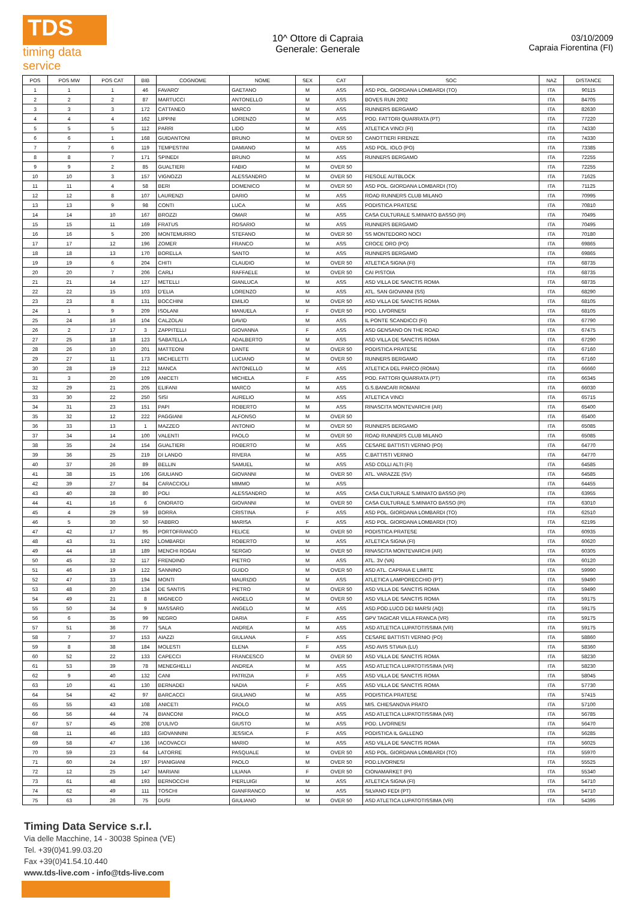TDS
timing data service
10^ Ottore di Capraia
Generale: Generale
03/10/2009
Capraia Fiorentina (FI)
| POS | POS MW | POS CAT | BIB | COGNOME | NOME | SEX | CAT | SOC | NAZ | DISTANCE |
| --- | --- | --- | --- | --- | --- | --- | --- | --- | --- | --- |
| 1 | 1 | 1 | 46 | FAVARO' | GAETANO | M | ASS | ASD POL. GIORDANA LOMBARDI (TO) | ITA | 90115 |
| 2 | 2 | 2 | 87 | MARTUCCI | ANTONELLO | M | ASS | BOVES RUN 2002 | ITA | 84705 |
| 3 | 3 | 3 | 172 | CATTANEO | MARCO | M | ASS | RUNNERS BERGAMO | ITA | 82630 |
| 4 | 4 | 4 | 162 | LIPPINI | LORENZO | M | ASS | POD. FATTORI QUARRATA (PT) | ITA | 77220 |
| 5 | 5 | 5 | 112 | PARRI | LIDO | M | ASS | ATLETICA VINCI (FI) | ITA | 74330 |
| 6 | 6 | 1 | 168 | GUIDANTONI | BRUNO | M | OVER 50 | CANOTTIERI FIRENZE | ITA | 74330 |
| 7 | 7 | 6 | 119 | TEMPESTINI | DAMIANO | M | ASS | ASD POL. IOLO (PO) | ITA | 73385 |
| 8 | 8 | 7 | 171 | SPINEDI | BRUNO | M | ASS | RUNNERS BERGAMO | ITA | 72255 |
| 9 | 9 | 2 | 85 | GUALTIERI | FABIO | M | OVER 50 | | ITA | 72255 |
| 10 | 10 | 3 | 157 | VIGNOZZI | ALESSANDRO | M | OVER 50 | FIESOLE AUTBLOCK | ITA | 71625 |
| 11 | 11 | 4 | 58 | BERI | DOMENICO | M | OVER 50 | ASD POL. GIORDANA LOMBARDI (TO) | ITA | 71125 |
| 12 | 12 | 8 | 107 | LAURENZI | DARIO | M | ASS | ROAD RUNNERS CLUB MILANO | ITA | 70995 |
| 13 | 13 | 9 | 98 | CONTI | LUCA | M | ASS | PODISTICA PRATESE | ITA | 70810 |
| 14 | 14 | 10 | 167 | BROZZI | OMAR | M | ASS | CASA CULTURALE S.MINIATO BASSO (PI) | ITA | 70495 |
| 15 | 15 | 11 | 169 | FRATUS | ROSARIO | M | ASS | RUNNERS BERGAMO | ITA | 70495 |
| 16 | 16 | 5 | 200 | MONTEMURRO | STEFANO | M | OVER 50 | SS MONTEDORO NOCI | ITA | 70180 |
| 17 | 17 | 12 | 196 | ZOMER | FRANCO | M | ASS | CROCE ORO (PO) | ITA | 69865 |
| 18 | 18 | 13 | 170 | BORELLA | SANTO | M | ASS | RUNNERS BERGAMO | ITA | 69865 |
| 19 | 19 | 6 | 204 | CHITI | CLAUDIO | M | OVER 50 | ATLETICA SIGNA (FI) | ITA | 68735 |
| 20 | 20 | 7 | 206 | CARLI | RAFFAELE | M | OVER 50 | CAI PISTOIA | ITA | 68735 |
| 21 | 21 | 14 | 127 | METELLI | GIANLUCA | M | ASS | ASD VILLA DE SANCTIS ROMA | ITA | 68735 |
| 22 | 22 | 15 | 103 | D'ELIA | LORENZO | M | ASS | ATL. SAN GIOVANNI (SS) | ITA | 68290 |
| 23 | 23 | 8 | 131 | BOCCHINI | EMILIO | M | OVER 50 | ASD VILLA DE SANCTIS ROMA | ITA | 68105 |
| 24 | 1 | 9 | 209 | ISOLANI | MANUELA | F | OVER 50 | POD. LIVORNESI | ITA | 68105 |
| 25 | 24 | 16 | 104 | CALZOLAI | DAVID | M | ASS | IL PONTE SCANDICCI (FI) | ITA | 67790 |
| 26 | 2 | 17 | 3 | ZAPPITELLI | GIOVANNA | F | ASS | ASD GENSANO ON THE ROAD | ITA | 67475 |
| 27 | 25 | 18 | 123 | SABATELLA | ADALBERTO | M | ASS | ASD VILLA DE SANCTIS ROMA | ITA | 67290 |
| 28 | 26 | 10 | 201 | MATTEONI | DANTE | M | OVER 50 | PODISTICA PRATESE | ITA | 67160 |
| 29 | 27 | 11 | 173 | MICHELETTI | LUCIANO | M | OVER 50 | RUNNERS BERGAMO | ITA | 67160 |
| 30 | 28 | 19 | 212 | MANCA | ANTONELLO | M | ASS | ATLETICA DEL PARCO (ROMA) | ITA | 66660 |
| 31 | 3 | 20 | 109 | ANICETI | MICHELA | F | ASS | POD. FATTORI QUARRATA (PT) | ITA | 66345 |
| 32 | 29 | 21 | 205 | ELIFANI | MARCO | M | ASS | G.S.BANCARI ROMANI | ITA | 66030 |
| 33 | 30 | 22 | 250 | SISI | AURELIO | M | ASS | ATLETICA VINCI | ITA | 65715 |
| 34 | 31 | 23 | 151 | PAPI | ROBERTO | M | ASS | RINASCITA MONTEVARCHI (AR) | ITA | 65400 |
| 35 | 32 | 12 | 222 | PAGGIANI | ALFONSO | M | OVER 50 | | ITA | 65400 |
| 36 | 33 | 13 | 1 | MAZZEO | ANTONIO | M | OVER 50 | RUNNERS BERGAMO | ITA | 65085 |
| 37 | 34 | 14 | 100 | VALENTI | PAOLO | M | OVER 50 | ROAD RUNNERS CLUB MILANO | ITA | 65085 |
| 38 | 35 | 24 | 154 | GUALTIERI | ROBERTO | M | ASS | CESARE BATTISTI VERNIO (PO) | ITA | 64770 |
| 39 | 36 | 25 | 219 | DI LANDO | RIVERA | M | ASS | C.BATTISTI VERNIO | ITA | 64770 |
| 40 | 37 | 26 | 89 | BELLIN | SAMUEL | M | ASS | ASD COLLI ALTI (FI) | ITA | 64585 |
| 41 | 38 | 15 | 106 | GIULIANO | GIOVANNI | M | OVER 50 | ATL. VARAZZE (SV) | ITA | 64585 |
| 42 | 39 | 27 | 84 | CARACCIOLI | MIMMO | M | ASS | | ITA | 64455 |
| 43 | 40 | 28 | 80 | POLI | ALESSANDRO | M | ASS | CASA CULTURALE S.MINIATO BASSO (PI) | ITA | 63955 |
| 44 | 41 | 16 | 6 | ONORATO | GIOVANNI | M | OVER 50 | CASA CULTURALE S.MINIATO BASSO (PI) | ITA | 63010 |
| 45 | 4 | 29 | 59 | BORRA | CRISTINA | F | ASS | ASD POL. GIORDANA LOMBARDI (TO) | ITA | 62510 |
| 46 | 5 | 30 | 50 | FABBRO | MARISA | F | ASS | ASD POL. GIORDANA LOMBARDI (TO) | ITA | 62195 |
| 47 | 42 | 17 | 95 | PORTOFRANCO | FELICE | M | OVER 50 | PODISTICA PRATESE | ITA | 60935 |
| 48 | 43 | 31 | 192 | LOMBARDI | ROBERTO | M | ASS | ATLETICA SIGNA (FI) | ITA | 60620 |
| 49 | 44 | 18 | 189 | MENCHI ROGAI | SERGIO | M | OVER 50 | RINASCITA MONTEVARCHI (AR) | ITA | 60305 |
| 50 | 45 | 32 | 117 | FRENDINO | PIETRO | M | ASS | ATL. 3V (VA) | ITA | 60120 |
| 51 | 46 | 19 | 122 | SANNINO | GUIDO | M | OVER 50 | ASD ATL. CAPRAIA E LIMITE | ITA | 59990 |
| 52 | 47 | 33 | 194 | MONTI | MAURIZIO | M | ASS | ATLETICA LAMPORECCHIO (PT) | ITA | 59490 |
| 53 | 48 | 20 | 134 | DE SANTIS | PIETRO | M | OVER 50 | ASD VILLA DE SANCTIS ROMA | ITA | 59490 |
| 54 | 49 | 21 | 8 | MIGNECO | ANGELO | M | OVER 50 | ASD VILLA DE SANCTIS ROMA | ITA | 59175 |
| 55 | 50 | 34 | 9 | MASSARO | ANGELO | M | ASS | ASD.POD.LUCO DEI MARSI (AQ) | ITA | 59175 |
| 56 | 6 | 35 | 99 | NEGRO | DARIA | F | ASS | GPV TAGICAR VILLA FRANCA (VR) | ITA | 59175 |
| 57 | 51 | 36 | 77 | SALA | ANDREA | M | ASS | ASD ATLETICA LUPATOTISSIMA (VR) | ITA | 59175 |
| 58 | 7 | 37 | 153 | AIAZZI | GIULIANA | F | ASS | CESARE BATTISTI VERNIO (PO) | ITA | 58860 |
| 59 | 8 | 38 | 184 | MOLESTI | ELENA | F | ASS | ASD AVIS STIAVA (LU) | ITA | 58360 |
| 60 | 52 | 22 | 133 | CAPECCI | FRANCESCO | M | OVER 50 | ASD VILLA DE SANCTIS ROMA | ITA | 58230 |
| 61 | 53 | 39 | 78 | MENEGHELLI | ANDREA | M | ASS | ASD ATLETICA LUPATOTISSIMA (VR) | ITA | 58230 |
| 62 | 9 | 40 | 132 | CANI | PATRIZIA | F | ASS | ASD VILLA DE SANCTIS ROMA | ITA | 58045 |
| 63 | 10 | 41 | 130 | BERNADEI | NADIA | F | ASS | ASD VILLA DE SANCTIS ROMA | ITA | 57730 |
| 64 | 54 | 42 | 97 | BARCACCI | GIULIANO | M | ASS | PODISTICA PRATESE | ITA | 57415 |
| 65 | 55 | 43 | 108 | ANICETI | PAOLO | M | ASS | MIS. CHIESANOVA PRATO | ITA | 57100 |
| 66 | 56 | 44 | 74 | BIANCONI | PAOLO | M | ASS | ASD ATLETICA LUPATOTISSIMA (VR) | ITA | 56785 |
| 67 | 57 | 45 | 208 | D'ULIVO | GIUSTO | M | ASS | POD. LIVORNESI | ITA | 56470 |
| 68 | 11 | 46 | 183 | GIOVANNINI | JESSICA | F | ASS | PODISTICA IL GALLENO | ITA | 56285 |
| 69 | 58 | 47 | 136 | IACOVACCI | MARIO | M | ASS | ASD VILLA DE SANCTIS ROMA | ITA | 56025 |
| 70 | 59 | 23 | 64 | LATORRE | PASQUALE | M | OVER 50 | ASD POL. GIORDANA LOMBARDI (TO) | ITA | 55970 |
| 71 | 60 | 24 | 197 | PIANIGIANI | PAOLO | M | OVER 50 | POD.LIVORNESI | ITA | 55525 |
| 72 | 12 | 25 | 147 | MARIANI | LILIANA | F | OVER 50 | CIONAMARKET (PI) | ITA | 55340 |
| 73 | 61 | 48 | 193 | BERNOCCHI | PIERLUIGI | M | ASS | ATLETICA SIGNA (FI) | ITA | 54710 |
| 74 | 62 | 49 | 111 | TOSCHI | GIANFRANCO | M | ASS | SILVANO FEDI (PT) | ITA | 54710 |
| 75 | 63 | 26 | 75 | DUSI | GIULIANO | M | OVER 50 | ASD ATLETICA LUPATOTISSIMA (VR) | ITA | 54395 |
Timing Data Service s.r.l.
Via delle Macchine, 14 - 30038 Spinea (VE)
Tel. +39(0)41.99.03.20
Fax +39(0)41.54.10.440
www.tds-live.com - info@tds-live.com